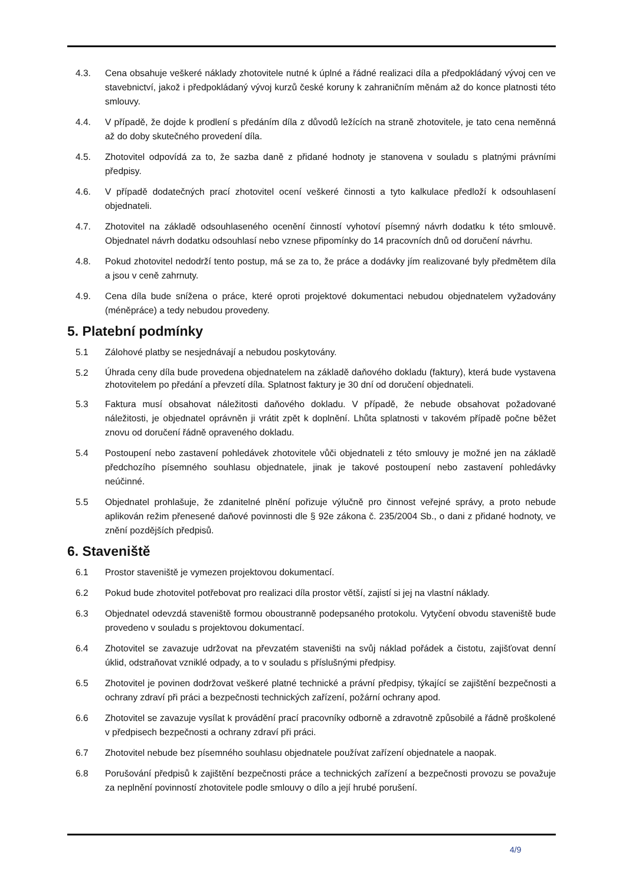4.3. Cena obsahuje veškeré náklady zhotovitele nutné k úplné a řádné realizaci díla a předpokládaný vývoj cen ve stavebnictví, jakož i předpokládaný vývoj kurzů české koruny k zahraničním měnám až do konce platnosti této smlouvy.
4.4. V případě, že dojde k prodlení s předáním díla z důvodů ležících na straně zhotovitele, je tato cena neměnná až do doby skutečného provedení díla.
4.5. Zhotovitel odpovídá za to, že sazba daně z přidané hodnoty je stanovena v souladu s platnými právními předpisy.
4.6. V případě dodatečných prací zhotovitel ocení veškeré činnosti a tyto kalkulace předloží k odsouhlasení objednateli.
4.7. Zhotovitel na základě odsouhlaseného ocenění činností vyhotoví písemný návrh dodatku k této smlouvě. Objednatel návrh dodatku odsouhlasí nebo vznese připomínky do 14 pracovních dnů od doručení návrhu.
4.8. Pokud zhotovitel nedodrží tento postup, má se za to, že práce a dodávky jím realizované byly předmětem díla a jsou v ceně zahrnuty.
4.9. Cena díla bude snížena o práce, které oproti projektové dokumentaci nebudou objednatelem vyžadovány (méněpráce) a tedy nebudou provedeny.
5. Platební podmínky
5.1 Zálohové platby se nesjednávají a nebudou poskytovány.
5.2
Úhrada ceny díla bude provedena objednatelem na základě daňového dokladu (faktury), která bude vystavena zhotovitelem po předání a převzetí díla. Splatnost faktury je 30 dní od doručení objednateli.
5.3 Faktura musí obsahovat náležitosti daňového dokladu. V případě, že nebude obsahovat požadované náležitosti, je objednatel oprávněn ji vrátit zpět k doplnění. Lhůta splatnosti v takovém případě počne běžet znovu od doručení řádně opraveného dokladu.
5.4 Postoupení nebo zastavení pohledávek zhotovitele vůči objednateli z této smlouvy je možné jen na základě předchozího písemného souhlasu objednatele, jinak je takové postoupení nebo zastavení pohledávky neúčinné.
5.5 Objednatel prohlašuje, že zdanitelné plnění pořizuje výlučně pro činnost veřejné správy, a proto nebude aplikován režim přenesené daňové povinnosti dle § 92e zákona č. 235/2004 Sb., o dani z přidané hodnoty, ve znění pozdějších předpisů.
6. Staveniště
6.1 Prostor staveniště je vymezen projektovou dokumentací.
6.2 Pokud bude zhotovitel potřebovat pro realizaci díla prostor větší, zajistí si jej na vlastní náklady.
6.3 Objednatel odevzdá staveniště formou oboustranně podepsaného protokolu. Vytyčení obvodu staveniště bude provedeno v souladu s projektovou dokumentací.
6.4 Zhotovitel se zavazuje udržovat na převzatém staveništi na svůj náklad pořádek a čistotu, zajišťovat denní úklid, odstraňovat vzniklé odpady, a to v souladu s příslušnými předpisy.
6.5 Zhotovitel je povinen dodržovat veškeré platné technické a právní předpisy, týkající se zajištění bezpečnosti a ochrany zdraví při práci a bezpečnosti technických zařízení, požární ochrany apod.
6.6 Zhotovitel se zavazuje vysílat k provádění prací pracovníky odborně a zdravotně způsobilé a řádně proškolené v předpisech bezpečnosti a ochrany zdraví při práci.
6.7 Zhotovitel nebude bez písemného souhlasu objednatele používat zařízení objednatele a naopak.
6.8 Porušování předpisů k zajištění bezpečnosti práce a technických zařízení a bezpečnosti provozu se považuje za neplnění povinností zhotovitele podle smlouvy o dílo a její hrubé porušení.
4/9